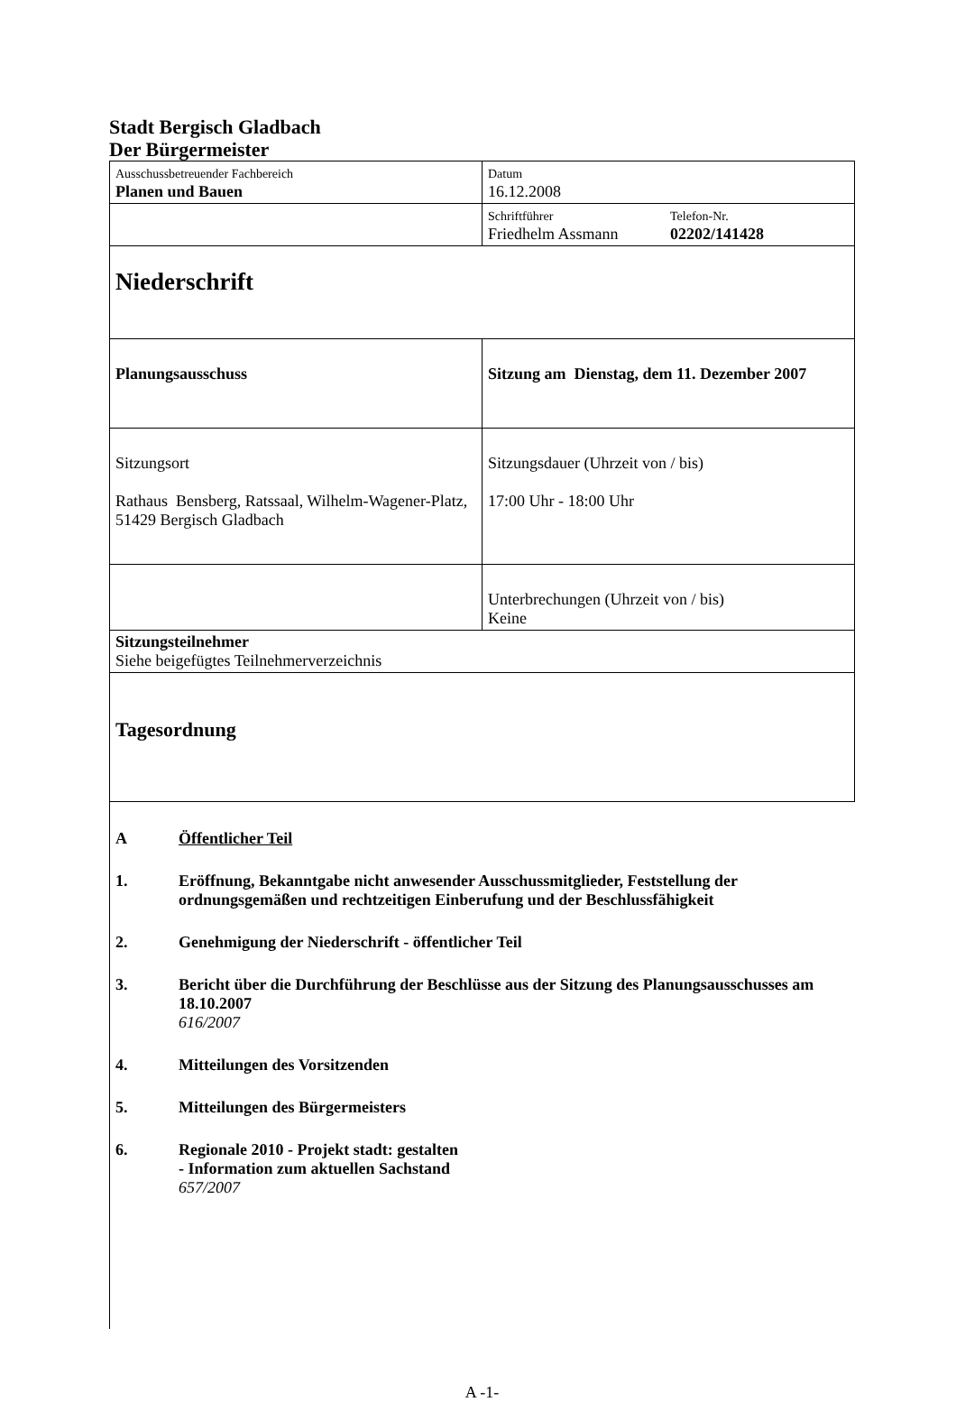Stadt Bergisch Gladbach
Der Bürgermeister
| Ausschussbetreuender Fachbereich Planen und Bauen | Datum 16.12.2008 | |
| | Schriftführer Friedhelm Assmann | Telefon-Nr. 02202/141428 |
| Niederschrift | | |
| Planungsausschuss | Sitzung am Dienstag, dem 11. Dezember 2007 | |
| Sitzungsort Rathaus Bensberg, Ratssaal, Wilhelm-Wagener-Platz, 51429 Bergisch Gladbach | Sitzungsdauer (Uhrzeit von / bis) 17:00 Uhr - 18:00 Uhr | |
| | Unterbrechungen (Uhrzeit von / bis) Keine | |
| Sitzungsteilnehmer Siehe beigefügtes Teilnehmerverzeichnis | | |
| Tagesordnung | | |
A Öffentlicher Teil
1. Eröffnung, Bekanntgabe nicht anwesender Ausschussmitglieder, Feststellung der ordnungsgemäßen und rechtzeitigen Einberufung und der Beschlussfähigkeit
2. Genehmigung der Niederschrift - öffentlicher Teil
3. Bericht über die Durchführung der Beschlüsse aus der Sitzung des Planungsausschusses am 18.10.2007
616/2007
4. Mitteilungen des Vorsitzenden
5. Mitteilungen des Bürgermeisters
6. Regionale 2010 - Projekt stadt: gestalten
- Information zum aktuellen Sachstand
657/2007
A -1-